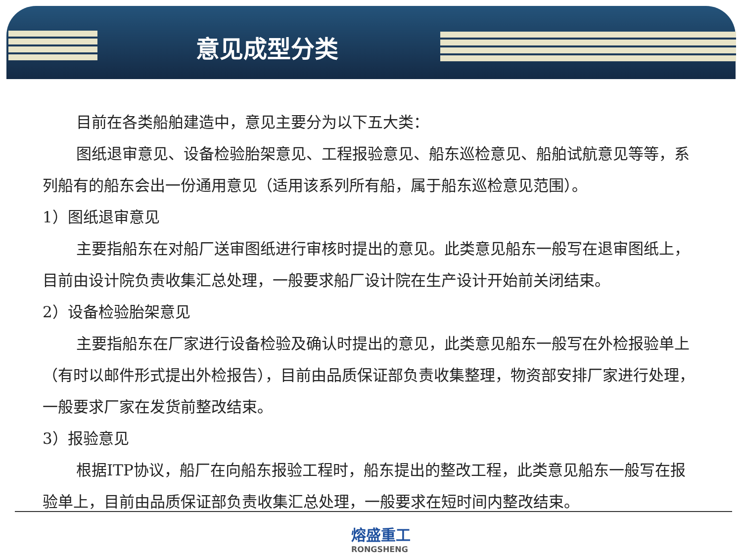意见成型分类
目前在各类船舶建造中，意见主要分为以下五大类：
图纸退审意见、设备检验胎架意见、工程报验意见、船东巡检意见、船舶试航意见等等，系列船有的船东会出一份通用意见（适用该系列所有船，属于船东巡检意见范围）。
1）图纸退审意见
主要指船东在对船厂送审图纸进行审核时提出的意见。此类意见船东一般写在退审图纸上，目前由设计院负责收集汇总处理，一般要求船厂设计院在生产设计开始前关闭结束。
2）设备检验胎架意见
主要指船东在厂家进行设备检验及确认时提出的意见，此类意见船东一般写在外检报验单上（有时以邮件形式提出外检报告），目前由品质保证部负责收集整理，物资部安排厂家进行处理，一般要求厂家在发货前整改结束。
3）报验意见
根据ITP协议，船厂在向船东报验工程时，船东提出的整改工程，此类意见船东一般写在报验单上，目前由品质保证部负责收集汇总处理，一般要求在短时间内整改结束。
熔盛重工
RONGSHENG